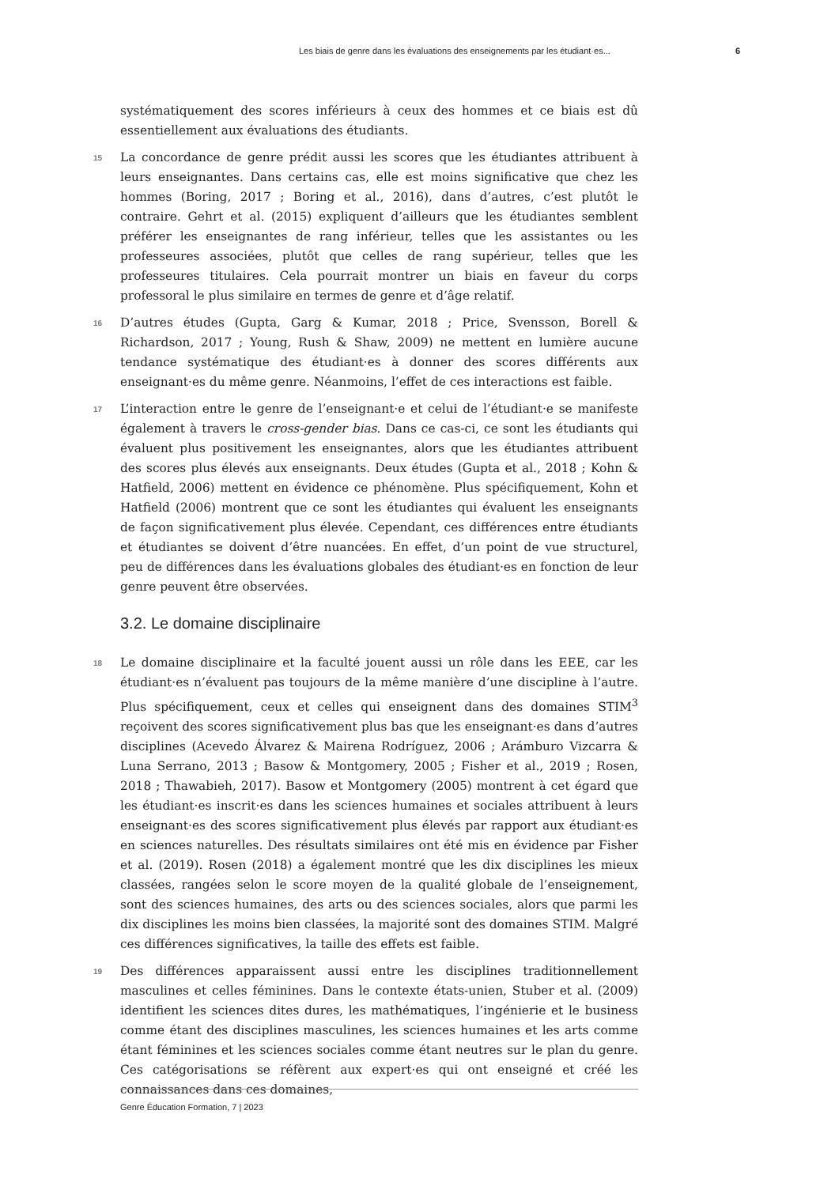Les biais de genre dans les évaluations des enseignements par les étudiant·es... 6
systématiquement des scores inférieurs à ceux des hommes et ce biais est dû essentiellement aux évaluations des étudiants.
15 La concordance de genre prédit aussi les scores que les étudiantes attribuent à leurs enseignantes. Dans certains cas, elle est moins significative que chez les hommes (Boring, 2017 ; Boring et al., 2016), dans d’autres, c’est plutôt le contraire. Gehrt et al. (2015) expliquent d’ailleurs que les étudiantes semblent préférer les enseignantes de rang inférieur, telles que les assistantes ou les professeures associées, plutôt que celles de rang supérieur, telles que les professeures titulaires. Cela pourrait montrer un biais en faveur du corps professoral le plus similaire en termes de genre et d’âge relatif.
16 D’autres études (Gupta, Garg & Kumar, 2018 ; Price, Svensson, Borell & Richardson, 2017 ; Young, Rush & Shaw, 2009) ne mettent en lumière aucune tendance systématique des étudiant·es à donner des scores différents aux enseignant·es du même genre. Néanmoins, l’effet de ces interactions est faible.
17 L’interaction entre le genre de l’enseignant·e et celui de l’étudiant·e se manifeste également à travers le cross-gender bias. Dans ce cas-ci, ce sont les étudiants qui évaluent plus positivement les enseignantes, alors que les étudiantes attribuent des scores plus élevés aux enseignants. Deux études (Gupta et al., 2018 ; Kohn & Hatfield, 2006) mettent en évidence ce phénomène. Plus spécifiquement, Kohn et Hatfield (2006) montrent que ce sont les étudiantes qui évaluent les enseignants de façon significativement plus élevée. Cependant, ces différences entre étudiants et étudiantes se doivent d’être nuancées. En effet, d’un point de vue structurel, peu de différences dans les évaluations globales des étudiant·es en fonction de leur genre peuvent être observées.
3.2. Le domaine disciplinaire
18 Le domaine disciplinaire et la faculté jouent aussi un rôle dans les EEE, car les étudiant·es n’évaluent pas toujours de la même manière d’une discipline à l’autre. Plus spécifiquement, ceux et celles qui enseignent dans des domaines STIM<sup>3</sup> reçoivent des scores significativement plus bas que les enseignant·es dans d’autres disciplines (Acevedo Álvarez & Mairena Rodríguez, 2006 ; Arámburo Vizcarra & Luna Serrano, 2013 ; Basow & Montgomery, 2005 ; Fisher et al., 2019 ; Rosen, 2018 ; Thawabieh, 2017). Basow et Montgomery (2005) montrent à cet égard que les étudiant·es inscrit·es dans les sciences humaines et sociales attribuent à leurs enseignant·es des scores significativement plus élevés par rapport aux étudiant·es en sciences naturelles. Des résultats similaires ont été mis en évidence par Fisher et al. (2019). Rosen (2018) a également montré que les dix disciplines les mieux classées, rangées selon le score moyen de la qualité globale de l’enseignement, sont des sciences humaines, des arts ou des sciences sociales, alors que parmi les dix disciplines les moins bien classées, la majorité sont des domaines STIM. Malgré ces différences significatives, la taille des effets est faible.
19 Des différences apparaissent aussi entre les disciplines traditionnellement masculines et celles féminines. Dans le contexte états-unien, Stuber et al. (2009) identifient les sciences dites dures, les mathématiques, l’ingénierie et le business comme étant des disciplines masculines, les sciences humaines et les arts comme étant féminines et les sciences sociales comme étant neutres sur le plan du genre. Ces catégorisations se réfèrent aux expert·es qui ont enseigné et créé les connaissances dans ces domaines,
Genre Éducation Formation, 7 | 2023